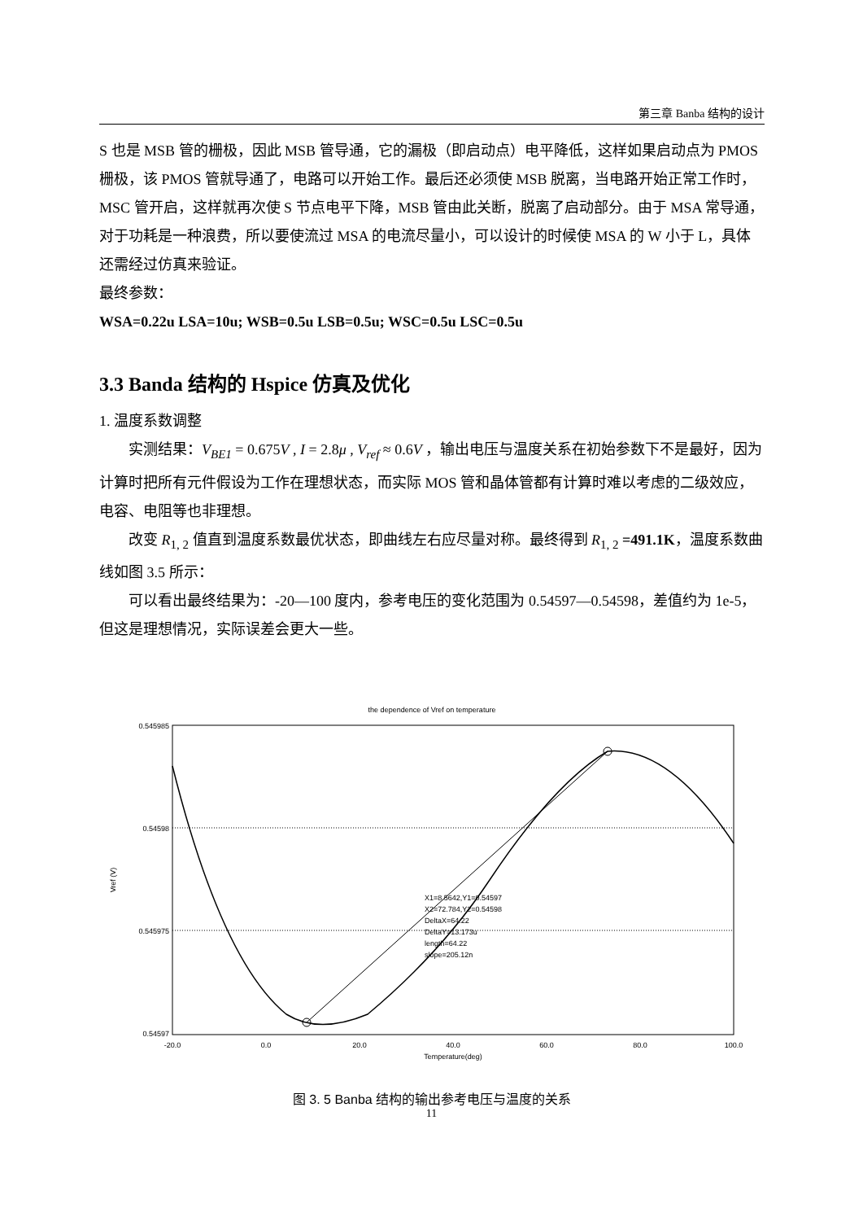第三章 Banba 结构的设计
S 也是 MSB 管的栅极，因此 MSB 管导通，它的漏极（即启动点）电平降低，这样如果启动点为 PMOS 栅极，该 PMOS 管就导通了，电路可以开始工作。最后还必须使 MSB 脱离，当电路开始正常工作时，MSC 管开启，这样就再次使 S 节点电平下降，MSB 管由此关断，脱离了启动部分。由于 MSA 常导通，对于功耗是一种浪费，所以要使流过 MSA 的电流尽量小，可以设计的时候使 MSA 的 W 小于 L，具体还需经过仿真来验证。
最终参数：
WSA=0.22u LSA=10u; WSB=0.5u LSB=0.5u; WSC=0.5u LSC=0.5u
3.3 Banda 结构的 Hspice 仿真及优化
1. 温度系数调整
实测结果：V<sub>BE1</sub> = 0.675V , I = 2.8μ , V<sub>ref</sub> ≈ 0.6V ，输出电压与温度关系在初始参数下不是最好，因为计算时把所有元件假设为工作在理想状态，而实际 MOS 管和晶体管都有计算时难以考虑的二级效应，电容、电阻等也非理想。
改变 R<sub>1, 2</sub> 值直到温度系数最优状态，即曲线左右应尽量对称。最终得到 R<sub>1, 2</sub> =491.1K，温度系数曲线如图 3.5 所示：
可以看出最终结果为：-20—100 度内，参考电压的变化范围为 0.54597—0.54598，差值约为 1e-5，但这是理想情况，实际误差会更大一些。
the dependence of Vref on temperature
0.545985
0.54598
0.545975
0.54597
Vref (V)
-20.0
0.0
20.0
40.0
60.0
80.0
100.0
Temperature(deg)
X1=8.5642,Y1=0.54597
X2=72.784,Y2=0.54598
DeltaX=64.22
DeltaY=13.173u
length=64.22
slope=205.12n
图 3. 5 Banba 结构的输出参考电压与温度的关系
11